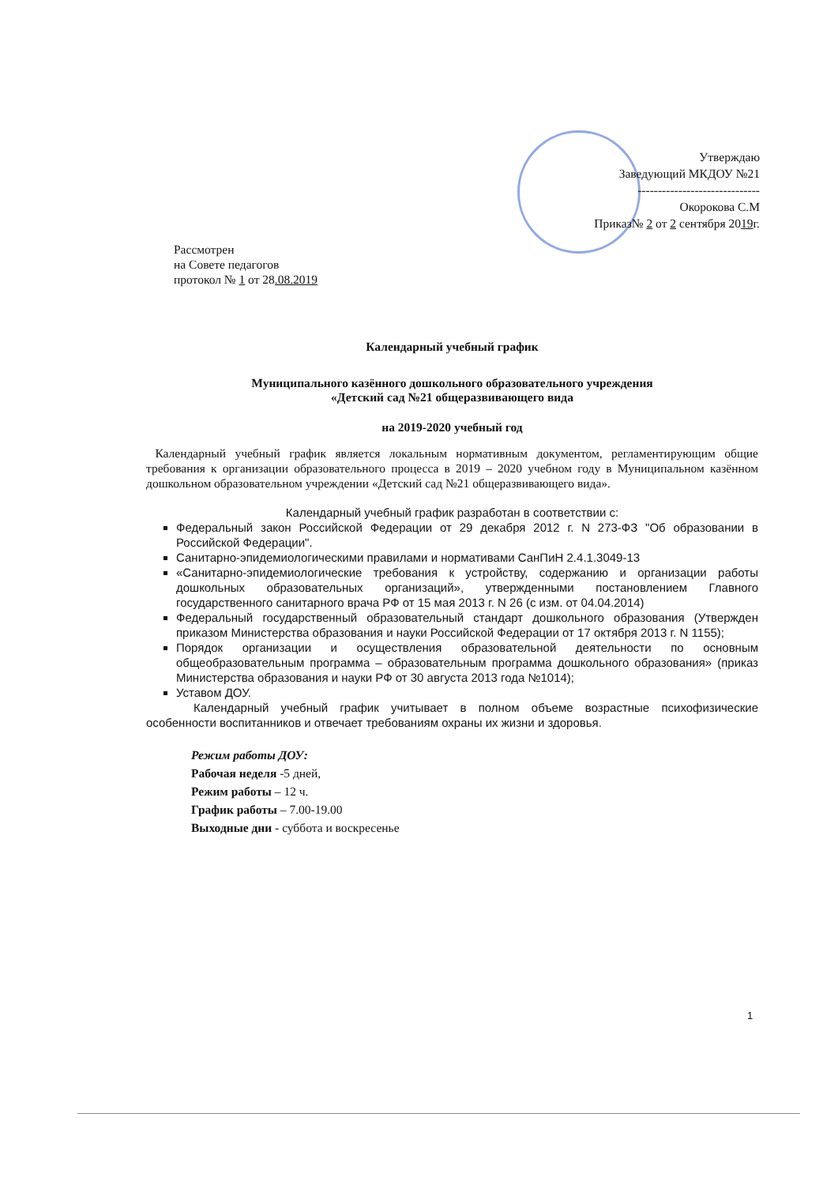Утверждаю
Заведующий МКДОУ №21
------------------------------
Окорокова С.М
Приказ№ 2 от 2 сентября 2019г.
Рассмотрен
на Совете педагогов
протокол № 1 от 28.08.2019
Календарный учебный график
Муниципального казённого дошкольного образовательного учреждения
«Детский сад №21 общеразвивающего вида
на 2019-2020 учебный год
Календарный учебный график является локальным нормативным документом, регламентирующим общие требования к организации образовательного процесса в 2019 – 2020 учебном году в Муниципальном казённом дошкольном образовательном учреждении «Детский сад №21 общеразвивающего вида».
Календарный учебный график разработан в соответствии с:
Федеральный закон Российской Федерации от 29 декабря 2012 г. N 273-ФЗ "Об образовании в Российской Федерации".
Санитарно-эпидемиологическими правилами и нормативами СанПиН 2.4.1.3049-13
«Санитарно-эпидемиологические требования к устройству, содержанию и организации работы дошкольных образовательных организаций», утвержденными постановлением Главного государственного санитарного врача РФ от 15 мая 2013 г. N 26 (с изм. от 04.04.2014)
Федеральный государственный образовательный стандарт дошкольного образования (Утвержден приказом Министерства образования и науки Российской Федерации от 17 октября 2013 г. N 1155);
Порядок организации и осуществления образовательной деятельности по основным общеобразовательным программа – образовательным программа дошкольного образования» (приказ Министерства образования и науки РФ от 30 августа 2013 года №1014);
Уставом ДОУ.
Календарный учебный график учитывает в полном объеме возрастные психофизические особенности воспитанников и отвечает требованиям охраны их жизни и здоровья.
Режим работы ДОУ:
Рабочая неделя -5 дней,
Режим работы – 12 ч.
График работы – 7.00-19.00
Выходные дни - суббота и воскресенье
1